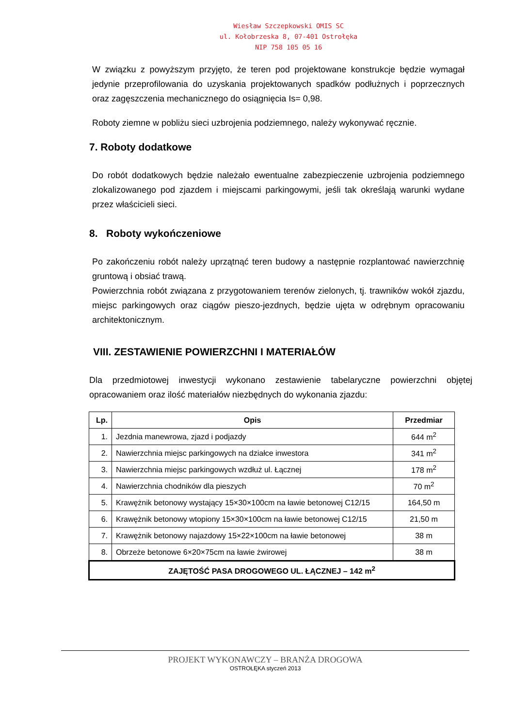Wiesław Szczepkowski OMIS SC
ul. Kołobrzeska 8, 07-401 Ostrołęka
NIP 758 105 05 16
W związku z powyższym przyjęto, że teren pod projektowane konstrukcje będzie wymagał jedynie przeprofilowania do uzyskania projektowanych spadków podłużnych i poprzecznych oraz zagęszczenia mechanicznego do osiągnięcia Is= 0,98.
Roboty ziemne w pobliżu sieci uzbrojenia podziemnego, należy wykonywać ręcznie.
7. Roboty dodatkowe
Do robót dodatkowych będzie należało ewentualne zabezpieczenie uzbrojenia podziemnego zlokalizowanego pod zjazdem i miejscami parkingowymi, jeśli tak określają warunki wydane przez właścicieli sieci.
8. Roboty wykończeniowe
Po zakończeniu robót należy uprzątnąć teren budowy a następnie rozplantować nawierzchnię gruntową i obsiać trawą.
Powierzchnia robót związana z przygotowaniem terenów zielonych, tj. trawników wokół zjazdu, miejsc parkingowych oraz ciągów pieszo-jezdnych, będzie ujęta w odrębnym opracowaniu architektonicznym.
VIII. ZESTAWIENIE POWIERZCHNI I MATERIAŁÓW
Dla przedmiotowej inwestycji wykonano zestawienie tabelaryczne powierzchni objętej opracowaniem oraz ilość materiałów niezbędnych do wykonania zjazdu:
| Lp. | Opis | Przedmiar |
| --- | --- | --- |
| 1. | Jezdnia manewrowa, zjazd i podjazdy | 644 m<sup>2</sup> |
| 2. | Nawierzchnia miejsc parkingowych na działce inwestora | 341 m<sup>2</sup> |
| 3. | Nawierzchnia miejsc parkingowych wzdłuż ul. Łącznej | 178 m<sup>2</sup> |
| 4. | Nawierzchnia chodników dla pieszych | 70 m<sup>2</sup> |
| 5. | Krawężnik betonowy wystający 15×30×100cm na ławie betonowej C12/15 | 164,50 m |
| 6. | Krawężnik betonowy wtopiony 15×30×100cm na ławie betonowej C12/15 | 21,50 m |
| 7. | Krawężnik betonowy najazdowy 15×22×100cm na ławie betonowej | 38 m |
| 8. | Obrzeże betonowe 6×20×75cm na ławie żwirowej | 38 m |
| ZAJĘTOŚĆ PASA DROGOWEGO UL. ŁĄCZNEJ – 142 m<sup>2</sup> | | |
PROJEKT WYKONAWCZY – BRANŻA DROGOWA
OSTROŁĘKA styczeń 2013